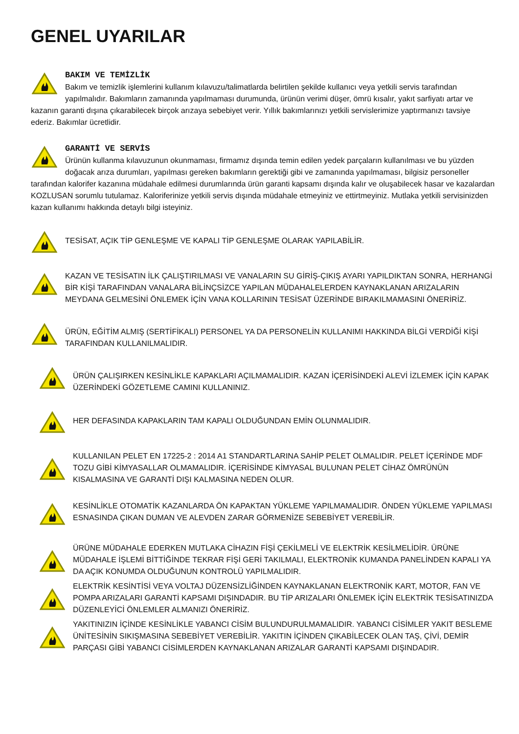GENEL UYARILAR
BAKIM VE TEMİZLİK
Bakım ve temizlik işlemlerini kullanım kılavuzu/talimatlarda belirtilen şekilde kullanıcı veya yetkili servis tarafından yapılmalıdır. Bakımların zamanında yapılmaması durumunda, ürünün verimi düşer, ömrü kısalır, yakıt sarfiyatı artar ve kazanın garanti dışına çıkarabilecek birçok arızaya sebebiyet verir. Yıllık bakımlarınızı yetkili servislerimize yaptırmanızı tavsiye ederiz. Bakımlar ücretlidir.
GARANTİ VE SERVİS
Ürünün kullanma kılavuzunun okunmaması, firmamız dışında temin edilen yedek parçaların kullanılması ve bu yüzden doğacak arıza durumları, yapılması gereken bakımların gerektiği gibi ve zamanında yapılmaması, bilgisiz personeller tarafından kalorifer kazanına müdahale edilmesi durumlarında ürün garanti kapsamı dışında kalır ve oluşabilecek hasar ve kazalardan KOZLUSAN sorumlu tutulamaz. Kaloriferinize yetkili servis dışında müdahale etmeyiniz ve ettirtmeyiniz. Mutlaka yetkili servisinizden kazan kullanımı hakkında detaylı bilgi isteyiniz.
TESİSAT, AÇIK TİP GENLEŞME VE KAPALI TİP GENLEŞME OLARAK YAPILABİLİR.
KAZAN VE TESİSATIN İLK ÇALIŞTIRILMASI VE VANALARIN SU GİRİŞ-ÇIKIŞ AYARI YAPILDIKTAN SONRA, HERHANGİ BİR KİŞİ TARAFINDAN VANALARA BİLİNÇSİZCE YAPILAN MÜDAHALELERDEN KAYNAKLANAN ARIZALARIN MEYDANA GELMESİNİ ÖNLEMEK İÇİN VANA KOLLARININ TESİSAT ÜZERİNDE BIRAKILMAMASINI ÖNERİRİZ.
ÜRÜN, EĞİTİM ALMIŞ (SERTİFİKALI) PERSONEL YA DA PERSONELİN KULLANIMI HAKKINDA BİLGİ VERDİĞİ KİŞİ TARAFINDAN KULLANILMALIDIR.
ÜRÜN ÇALIŞIRKEN KESİNLİKLE KAPAKLARI AÇILMAMALIDIR. KAZAN İÇERİSİNDEKİ ALEVİ İZLEMEK İÇİN KAPAK ÜZERİNDEKİ GÖZETLEME CAMINI KULLANINIZ.
HER DEFASINDA KAPAKLARIN TAM KAPALI OLDUĞUNDAN EMİN OLUNMALIDIR.
KULLANILAN PELET EN 17225-2 : 2014 A1 STANDARTLARINA SAHİP PELET OLMALIDIR. PELET İÇERİNDE MDF TOZU GİBİ KİMYASALLAR OLMAMALIDIR. İÇERİSİNDE KİMYASAL BULUNAN PELET CİHAZ ÖMRÜNÜN KISALMASINA VE GARANTİ DIŞI KALMASINA NEDEN OLUR.
KESİNLİKLE OTOMATİK KAZANLARDA ÖN KAPAKTAN YÜKLEME YAPILMAMALIDIR. ÖNDEN YÜKLEME YAPILMASI ESNASINDA ÇIKAN DUMAN VE ALEVDEN ZARAR GÖRMENİZE SEBEBİYET VEREBİLİR.
ÜRÜNE MÜDAHALE EDERKEN MUTLAKA CİHAZIN FİŞİ ÇEKİLMELİ VE ELEKTRİK KESİLMELİDİR. ÜRÜNE MÜDAHALE İŞLEMİ BİTTİĞİNDE TEKRAR FİŞİ GERİ TAKILMALI, ELEKTRONİK KUMANDA PANELİNDEN KAPALI YA DA AÇIK KONUMDA OLDUĞUNUN KONTROLÜ YAPILMALIDIR.
ELEKTRİK KESİNTİSİ VEYA VOLTAJ DÜZENSİZLİĞİNDEN KAYNAKLANAN ELEKTRONİK KART, MOTOR, FAN VE POMPA ARIZALARI GARANTİ KAPSAMI DIŞINDADIR. BU TİP ARIZALARI ÖNLEMEK İÇİN ELEKTRİK TESİSATINIZDA DÜZENLEYİCİ ÖNLEMLER ALMANIZI ÖNERİRİZ.
YAKITINIZIN İÇİNDE KESİNLİKLE YABANCI CİSİM BULUNDURULMAMALIDIR. YABANCI CİSİMLER YAKIT BESLEME ÜNİTESİNİN SIKIŞMASINA SEBEBİYET VEREBİLİR. YAKITIN İÇİNDEN ÇIKABİLECEK OLAN TAŞ, ÇİVİ, DEMİR PARÇASI GİBİ YABANCI CİSİMLERDEN KAYNAKLANAN ARIZALAR GARANTİ KAPSAMI DIŞINDADIR.